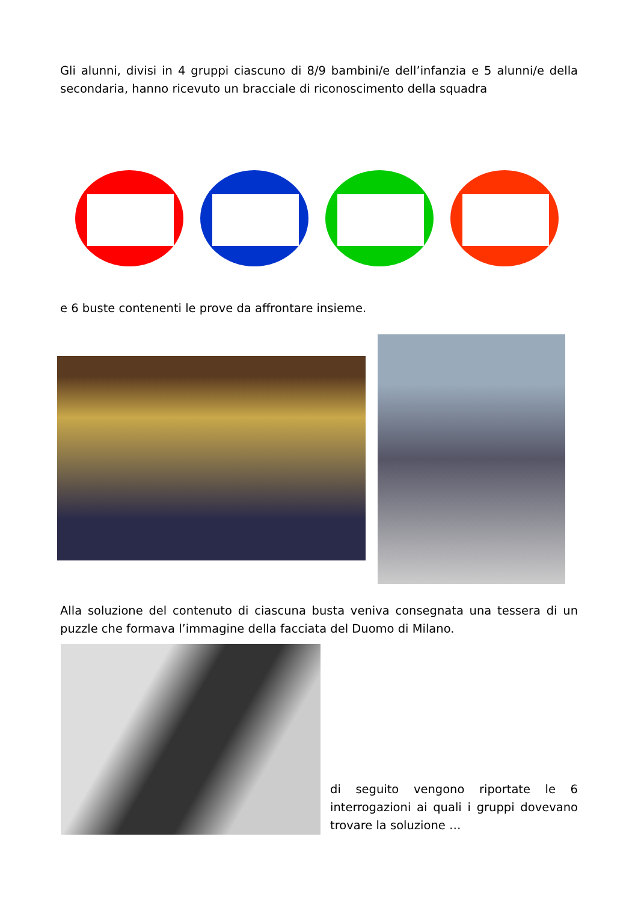Gli alunni, divisi in 4 gruppi ciascuno di 8/9 bambini/e dell’infanzia e 5 alunni/e della secondaria, hanno ricevuto un bracciale di riconoscimento della squadra
e 6 buste contenenti le prove da affrontare insieme.
Alla soluzione del contenuto di ciascuna busta veniva consegnata una tessera di un puzzle che formava l’immagine della facciata del Duomo di Milano.
di seguito vengono riportate le 6 interrogazioni ai quali i gruppi dovevano trovare la soluzione …